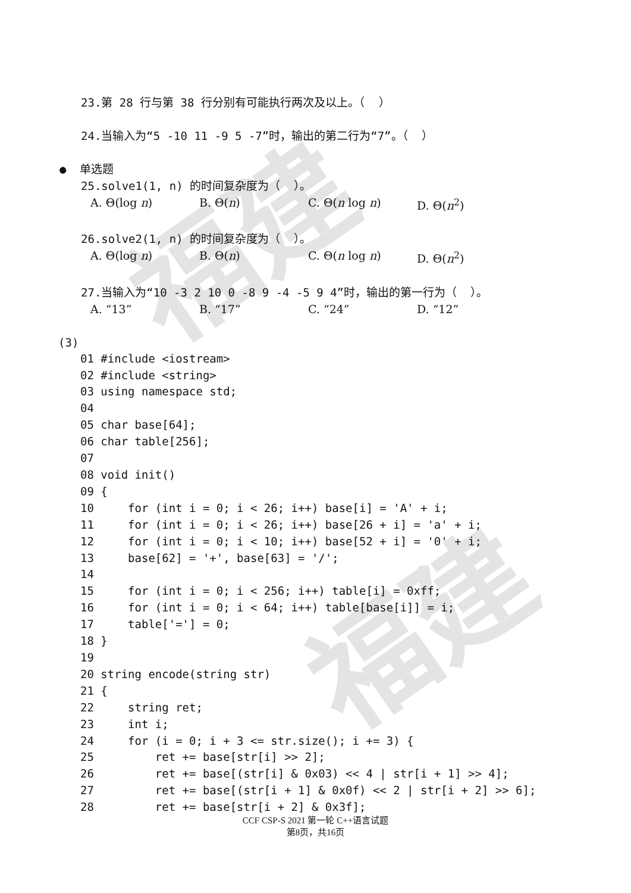福建
福建
23.第 28 行与第 38 行分别有可能执行两次及以上。（ ）
24.当输入为“5 -10 11 -9 5 -7”时，输出的第二行为“7”。（ ）
● 单选题
25.solve1(1, n) 的时间复杂度为（ ）。
A. Θ(log n) B. Θ(n) C. Θ(n log n) D. Θ(n<sup>2</sup>)
26.solve2(1, n) 的时间复杂度为（ ）。
A. Θ(log n) B. Θ(n) C. Θ(n log n) D. Θ(n<sup>2</sup>)
27.当输入为“10 -3 2 10 0 -8 9 -4 -5 9 4”时，输出的第一行为（ ）。
A. “13” B. “17” C. “24” D. “12”
(3)
01 #include <iostream>
02 #include <string>
03 using namespace std;
04
05 char base[64];
06 char table[256];
07
08 void init()
09 {
10     for (int i = 0; i < 26; i++) base[i] = 'A' + i;
11     for (int i = 0; i < 26; i++) base[26 + i] = 'a' + i;
12     for (int i = 0; i < 10; i++) base[52 + i] = '0' + i;
13     base[62] = '+', base[63] = '/';
14
15     for (int i = 0; i < 256; i++) table[i] = 0xff;
16     for (int i = 0; i < 64; i++) table[base[i]] = i;
17     table['='] = 0;
18 }
19
20 string encode(string str)
21 {
22     string ret;
23     int i;
24     for (i = 0; i + 3 <= str.size(); i += 3) {
25         ret += base[str[i] >> 2];
26         ret += base[(str[i] & 0x03) << 4 | str[i + 1] >> 4];
27         ret += base[(str[i + 1] & 0x0f) << 2 | str[i + 2] >> 6];
28         ret += base[str[i + 2] & 0x3f];
CCF CSP-S 2021 第一轮 C++语言试题
第8页，共16页